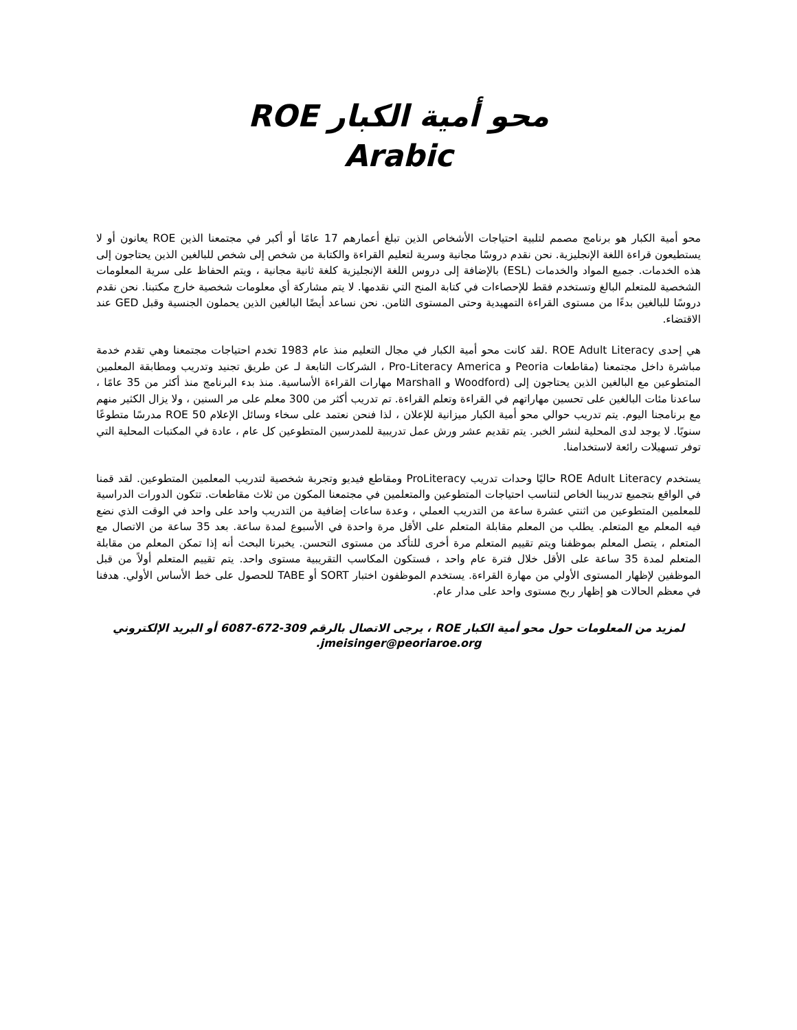محو أمية الكبار ROE
Arabic
محو أمية الكبار هو برنامج مصمم لتلبية احتياجات الأشخاص الذين تبلغ أعمارهم 17 عامًا أو أكبر في مجتمعنا الذين ROE يعانون أو لا يستطيعون قراءة اللغة الإنجليزية. نحن نقدم دروسًا مجانية وسرية لتعليم القراءة والكتابة من شخص إلى شخص للبالغين الذين يحتاجون إلى هذه الخدمات. جميع المواد والخدمات (ESL) بالإضافة إلى دروس اللغة الإنجليزية كلغة ثانية مجانية ، ويتم الحفاظ على سرية المعلومات الشخصية للمتعلم البالغ وتستخدم فقط للإحصاءات في كتابة المنح التي نقدمها. لا يتم مشاركة أي معلومات شخصية خارج مكتبنا. نحن نقدم دروسًا للبالغين بدءًا من مستوى القراءة التمهيدية وحتى المستوى الثامن. نحن نساعد أيضًا البالغين الذين يحملون الجنسية وقبل GED عند الاقتضاء.
هي إحدى ROE Adult Literacy .لقد كانت محو أمية الكبار في مجال التعليم منذ عام 1983 تخدم احتياجات مجتمعنا وهي تقدم خدمة مباشرة داخل مجتمعنا (مقاطعات Peoria و Pro-Literacy America ، الشركات التابعة لـ عن طريق تجنيد وتدريب ومطابقة المعلمين المتطوعين مع البالغين الذين يحتاجون إلى (Woodford و Marshall مهارات القراءة الأساسية. منذ بدء البرنامج منذ أكثر من 35 عامًا ، ساعدنا مئات البالغين على تحسين مهاراتهم في القراءة وتعلم القراءة. تم تدريب أكثر من 300 معلم على مر السنين ، ولا يزال الكثير منهم مع برنامجنا اليوم. يتم تدريب حوالي محو أمية الكبار ميزانية للإعلان ، لذا فنحن نعتمد على سخاء وسائل الإعلام ROE 50 مدرسًا متطوعًا سنويًا. لا يوجد لدى المحلية لنشر الخبر. يتم تقديم عشر ورش عمل تدريبية للمدرسين المتطوعين كل عام ، عادة في المكتبات المحلية التي توفر تسهيلات رائعة لاستخدامنا.
يستخدم ROE Adult Literacy حاليًا وحدات تدريب ProLiteracy ومقاطع فيديو وتجربة شخصية لتدريب المعلمين المتطوعين. لقد قمنا في الواقع بتجميع تدريبنا الخاص لتناسب احتياجات المتطوعين والمتعلمين في مجتمعنا المكون من ثلاث مقاطعات. تتكون الدورات الدراسية للمعلمين المتطوعين من اثنتي عشرة ساعة من التدريب العملي ، وعدة ساعات إضافية من التدريب واحد على واحد في الوقت الذي نضع فيه المعلم مع المتعلم. يطلب من المعلم مقابلة المتعلم على الأقل مرة واحدة في الأسبوع لمدة ساعة. بعد 35 ساعة من الاتصال مع المتعلم ، يتصل المعلم بموظفنا ويتم تقييم المتعلم مرة أخرى للتأكد من مستوى التحسن. يخبرنا البحث أنه إذا تمكن المعلم من مقابلة المتعلم لمدة 35 ساعة على الأقل خلال فترة عام واحد ، فستكون المكاسب التقريبية مستوى واحد. يتم تقييم المتعلم أولاً من قبل الموظفين لإظهار المستوى الأولي من مهارة القراءة. يستخدم الموظفون اختبار SORT أو TABE للحصول على خط الأساس الأولي. هدفنا في معظم الحالات هو إظهار ربح مستوى واحد على مدار عام.
لمزيد من المعلومات حول محو أمية الكبار ROE ، يرجى الاتصال بالرقم 309-672-6087 أو البريد الإلكتروني
jmeisinger@peoriaroe.org.